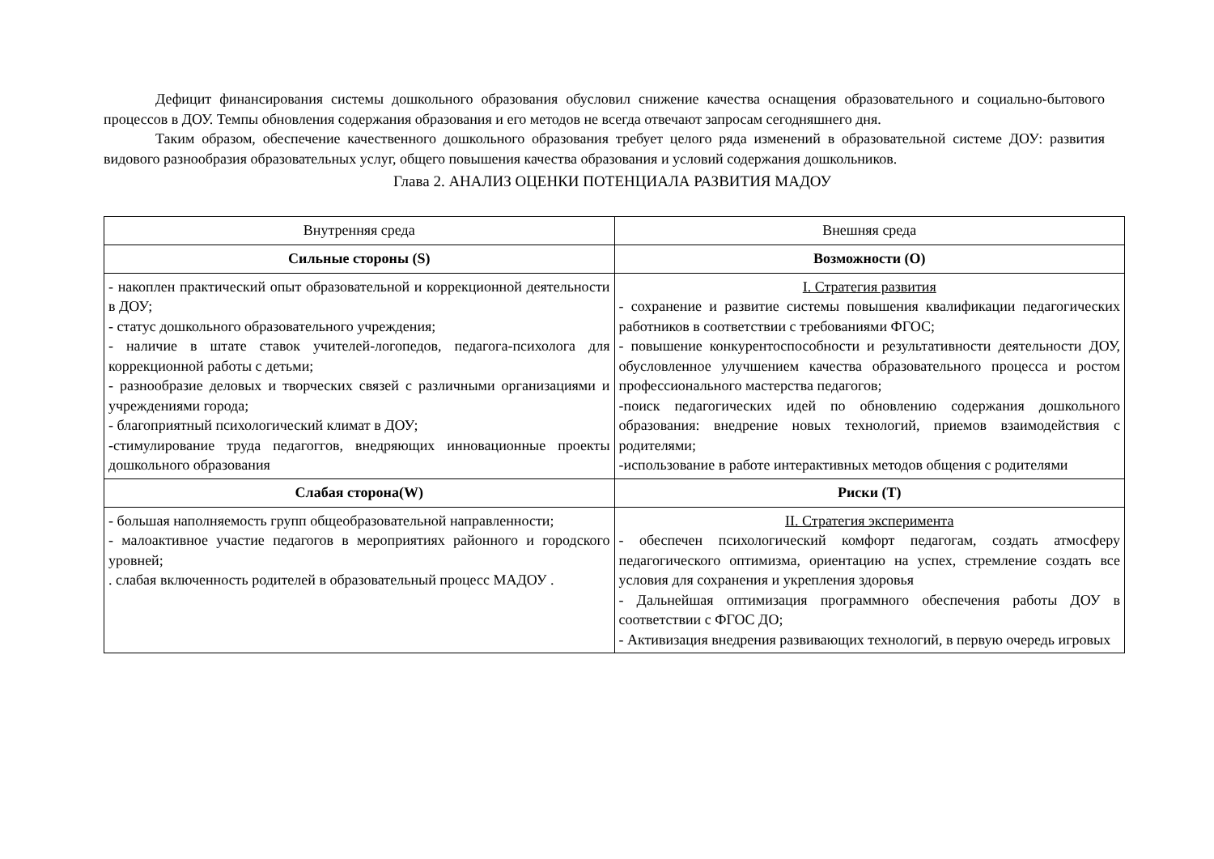Дефицит финансирования системы дошкольного образования обусловил снижение качества оснащения образовательного и социально-бытового процессов в ДОУ. Темпы обновления содержания образования и его методов не всегда отвечают запросам сегодняшнего дня.
Таким образом, обеспечение качественного дошкольного образования требует целого ряда изменений в образовательной системе ДОУ: развития видового разнообразия образовательных услуг, общего повышения качества образования и условий содержания дошкольников.
Глава 2. АНАЛИЗ ОЦЕНКИ ПОТЕНЦИАЛА РАЗВИТИЯ МАДОУ
| Внутренняя среда | Внешняя среда |
| --- | --- |
| Сильные стороны (S) | Возможности (O) |
| - накоплен практический опыт образовательной и коррекционной деятельности в ДОУ; - статус дошкольного образовательного учреждения; - наличие в штате ставок учителей-логопедов, педагога-психолога для коррекционной работы с детьми; - разнообразие деловых и творческих связей с различными организациями и учреждениями города; - благоприятный психологический климат в ДОУ; -стимулирование труда педагоггов, внедряющих инновационные проекты дошкольного образования | I. Стратегия развития - сохранение и развитие системы повышения квалификации педагогических работников в соответствии с требованиями ФГОС; - повышение конкурентоспособности и результативности деятельности ДОУ, обусловленное улучшением качества образовательного процесса и ростом профессионального мастерства педагогов; -поиск педагогических идей по обновлению содержания дошкольного образования: внедрение новых технологий, приемов взаимодействия с родителями; -использование в работе интерактивных методов общения с родителями |
| Слабая сторона(W) | Риски (T) |
| - большая наполняемость групп общеобразовательной направленности; - малоактивное участие педагогов в мероприятиях районного и городского уровней; . слабая включенность родителей в образовательный процесс МАДОУ . | II. Стратегия эксперимента - обеспечен психологический комфорт педагогам, создать атмосферу педагогического оптимизма, ориентацию на успех, стремление создать все условия для сохранения и укрепления здоровья - Дальнейшая оптимизация программного обеспечения работы ДОУ в соответствии с ФГОС ДО; - Активизация внедрения развивающих технологий, в первую очередь игровых |